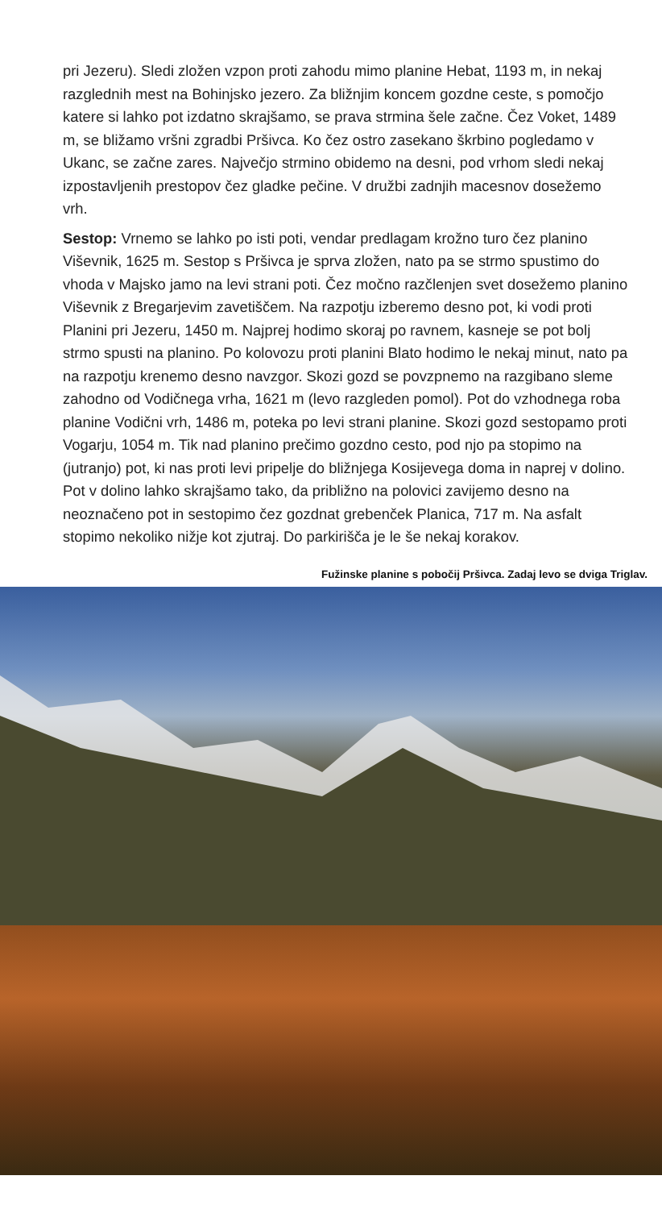pri Jezeru). Sledi zložen vzpon proti zahodu mimo planine Hebat, 1193 m, in nekaj razglednih mest na Bohinjsko jezero. Za bližnjim koncem gozdne ceste, s pomočjo katere si lahko pot izdatno skrajšamo, se prava strmina šele začne. Čez Voket, 1489 m, se bližamo vršni zgradbi Pršivca. Ko čez ostro zasekano škrbino pogledamo v Ukanc, se začne zares. Največjo strmino obidemo na desni, pod vrhom sledi nekaj izpostavljenih prestopov čez gladke pečine. V družbi zadnjih macesnov dosežemo vrh.
Sestop: Vrnemo se lahko po isti poti, vendar predlagam krožno turo čez planino Viševnik, 1625 m. Sestop s Pršivca je sprva zložen, nato pa se strmo spustimo do vhoda v Majsko jamo na levi strani poti. Čez močno razčlenjen svet dosežemo planino Viševnik z Bregarjevim zavetiščem. Na razpotju izberemo desno pot, ki vodi proti Planini pri Jezeru, 1450 m. Najprej hodimo skoraj po ravnem, kasneje se pot bolj strmo spusti na planino. Po kolovozu proti planini Blato hodimo le nekaj minut, nato pa na razpotju krenemo desno navzgor. Skozi gozd se povzpnemo na razgibano sleme zahodno od Vodičnega vrha, 1621 m (levo razgleden pomol). Pot do vzhodnega roba planine Vodični vrh, 1486 m, poteka po levi strani planine. Skozi gozd sestopamo proti Vogarju, 1054 m. Tik nad planino prečimo gozdno cesto, pod njo pa stopimo na (jutranjo) pot, ki nas proti levi pripelje do bližnjega Kosijevega doma in naprej v dolino. Pot v dolino lahko skrajšamo tako, da približno na polovici zavijemo desno na neoznačeno pot in sestopimo čez gozdnat grebenček Planica, 717 m. Na asfalt stopimo nekoliko nižje kot zjutraj. Do parkirišča je le še nekaj korakov.
Fužinske planine s pobočij Pršivca. Zadaj levo se dviga Triglav.